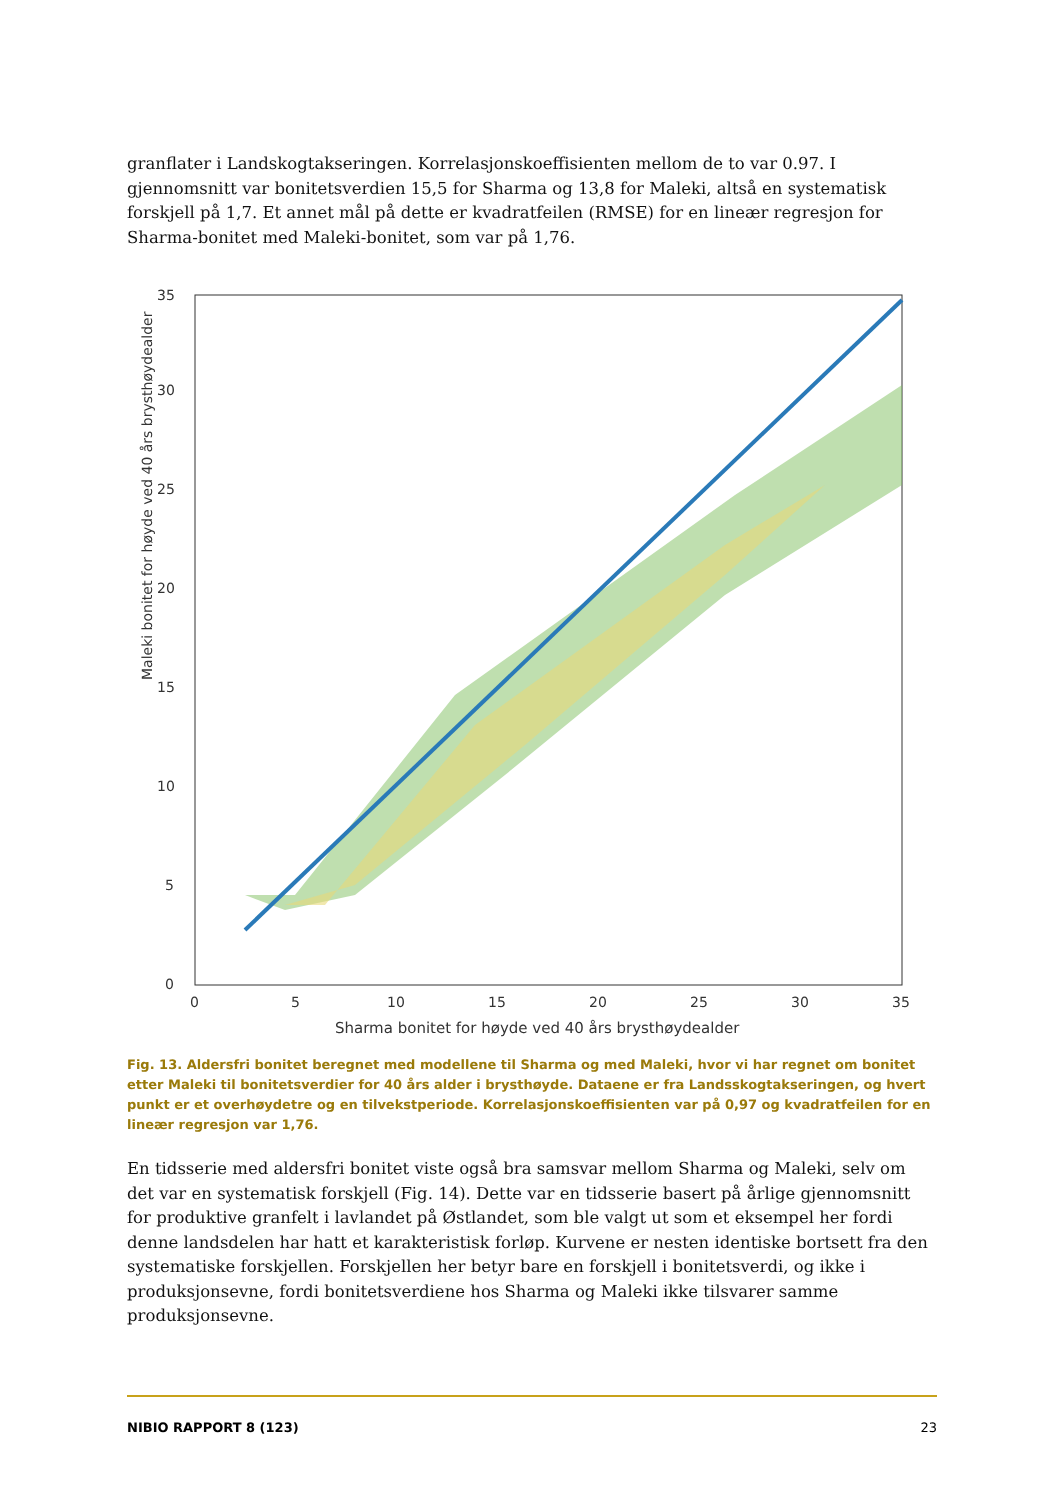granflater i Landskogtakseringen. Korrelasjonskoeffisienten mellom de to var 0.97. I gjennomsnitt var bonitetsverdien 15,5 for Sharma og 13,8 for Maleki, altså en systematisk forskjell på 1,7. Et annet mål på dette er kvadratfeilen (RMSE) for en lineær regresjon for Sharma-bonitet med Maleki-bonitet, som var på 1,76.
Maleki bonitet for høyde ved 40 års brysthøydealder
0
5
10
15
20
25
30
35
0
5
10
15
20
25
30
35
Sharma bonitet for høyde ved 40 års brysthøydealder
Fig. 13. Aldersfri bonitet beregnet med modellene til Sharma og med Maleki, hvor vi har regnet om bonitet etter Maleki til bonitetsverdier for 40 års alder i brysthøyde. Dataene er fra Landsskogtakseringen, og hvert punkt er et overhøydetre og en tilvekstperiode. Korrelasjonskoeffisienten var på 0,97 og kvadratfeilen for en lineær regresjon var 1,76.
En tidsserie med aldersfri bonitet viste også bra samsvar mellom Sharma og Maleki, selv om det var en systematisk forskjell (Fig. 14). Dette var en tidsserie basert på årlige gjennomsnitt for produktive granfelt i lavlandet på Østlandet, som ble valgt ut som et eksempel her fordi denne landsdelen har hatt et karakteristisk forløp. Kurvene er nesten identiske bortsett fra den systematiske forskjellen. Forskjellen her betyr bare en forskjell i bonitetsverdi, og ikke i produksjonsevne, fordi bonitetsverdiene hos Sharma og Maleki ikke tilsvarer samme produksjonsevne.
NIBIO RAPPORT 8 (123) 23